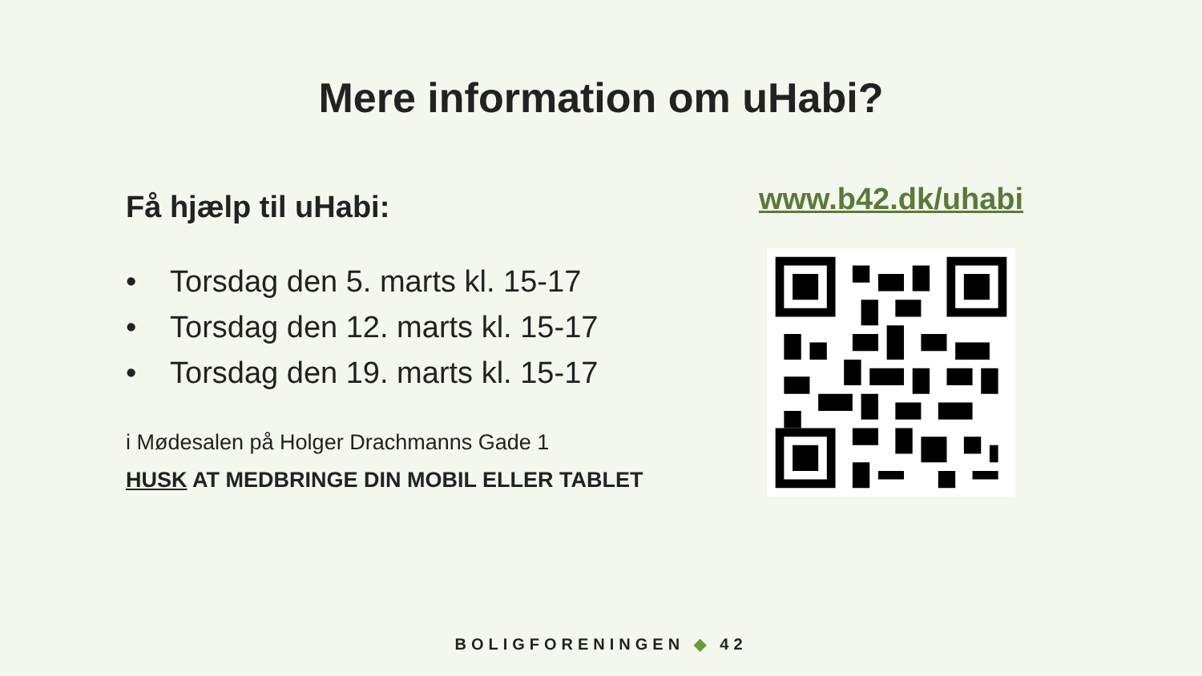Mere information om uHabi?
Få hjælp til uHabi:
• Torsdag den 5. marts kl. 15-17
• Torsdag den 12. marts kl. 15-17
• Torsdag den 19. marts kl. 15-17
i Mødesalen på Holger Drachmanns Gade 1
HUSK AT MEDBRINGE DIN MOBIL ELLER TABLET
www.b42.dk/uhabi
BOLIGFORENINGEN ◆ 42